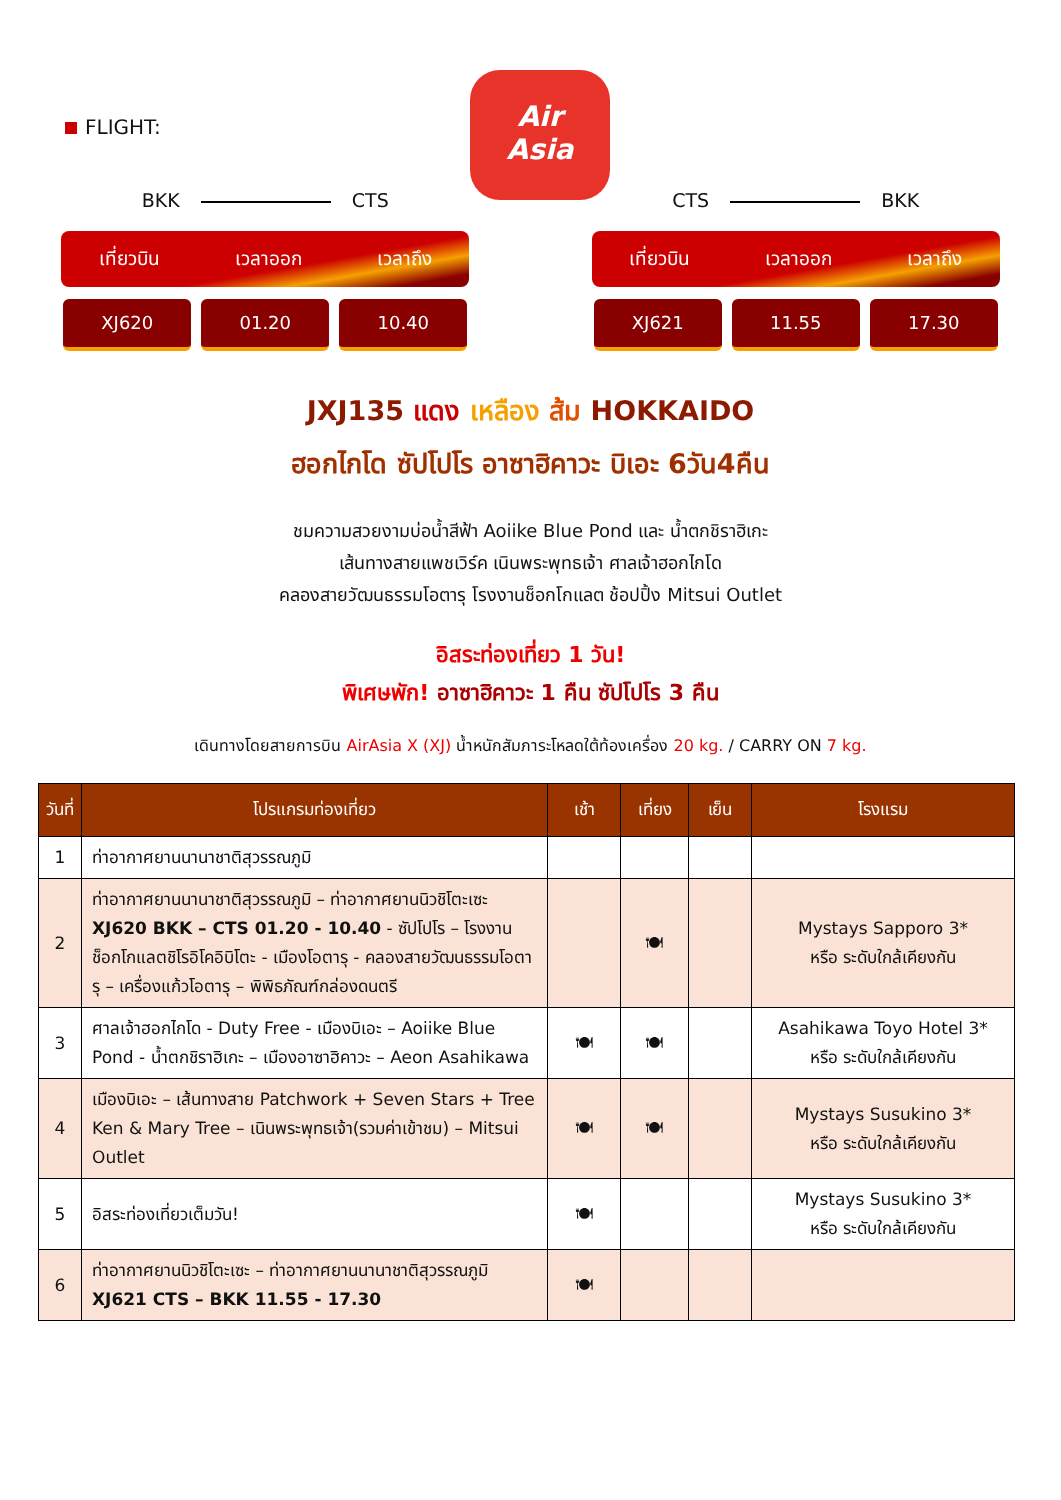FLIGHT:
Air
Asia
BKK CTS
เที่ยวบิน เวลาออก เวลาถึง
XJ620 01.20 10.40
CTS BKK
เที่ยวบิน เวลาออก เวลาถึง
XJ621 11.55 17.30
JXJ135 แดง เหลือง ส้ม HOKKAIDO
ฮอกไกโด ซัปโปโร อาซาฮิคาวะ บิเอะ 6วัน4คืน
ชมความสวยงามบ่อน้ำสีฟ้า Aoiike Blue Pond และ น้ำตกชิราฮิเกะ
เส้นทางสายแพชเวิร์ค เนินพระพุทธเจ้า ศาลเจ้าฮอกไกโด
คลองสายวัฒนธรรมโอตารุ โรงงานช็อกโกแลต ช้อปปิ้ง Mitsui Outlet
อิสระท่องเที่ยว 1 วัน!
พิเศษพัก! อาซาฮิคาวะ 1 คืน ซัปโปโร 3 คืน
เดินทางโดยสายการบิน AirAsia X (XJ) น้ำหนักสัมภาระโหลดใต้ท้องเครื่อง 20 kg. / CARRY ON 7 kg.
| วันที่ | โปรแกรมท่องเที่ยว | เช้า | เที่ยง | เย็น | โรงแรม |
| --- | --- | --- | --- | --- | --- |
| 1 | ท่าอากาศยานนานาชาติสุวรรณภูมิ | | | | |
| 2 | ท่าอากาศยานนานาชาติสุวรรณภูมิ – ท่าอากาศยานนิวชิโตะเซะ XJ620 BKK – CTS 01.20 - 10.40 - ซัปโปโร – โรงงานช็อกโกแลตชิโรอิโคอิบิโตะ - เมืองโอตารุ - คลองสายวัฒนธรรมโอตารุ – เครื่องแก้วโอตารุ – พิพิธภัณฑ์กล่องดนตรี | | 🍽 | | Mystays Sapporo 3* หรือ ระดับใกล้เคียงกัน |
| 3 | ศาลเจ้าฮอกไกโด - Duty Free - เมืองบิเอะ – Aoiike Blue Pond - น้ำตกชิราฮิเกะ – เมืองอาซาฮิคาวะ – Aeon Asahikawa | 🍽 | 🍽 | | Asahikawa Toyo Hotel 3* หรือ ระดับใกล้เคียงกัน |
| 4 | เมืองบิเอะ – เส้นทางสาย Patchwork + Seven Stars + Tree Ken & Mary Tree – เนินพระพุทธเจ้า(รวมค่าเข้าชม) – Mitsui Outlet | 🍽 | 🍽 | | Mystays Susukino 3* หรือ ระดับใกล้เคียงกัน |
| 5 | อิสระท่องเที่ยวเต็มวัน! | 🍽 | | | Mystays Susukino 3* หรือ ระดับใกล้เคียงกัน |
| 6 | ท่าอากาศยานนิวชิโตะเซะ – ท่าอากาศยานนานาชาติสุวรรณภูมิ XJ621 CTS – BKK 11.55 - 17.30 | 🍽 | | | |